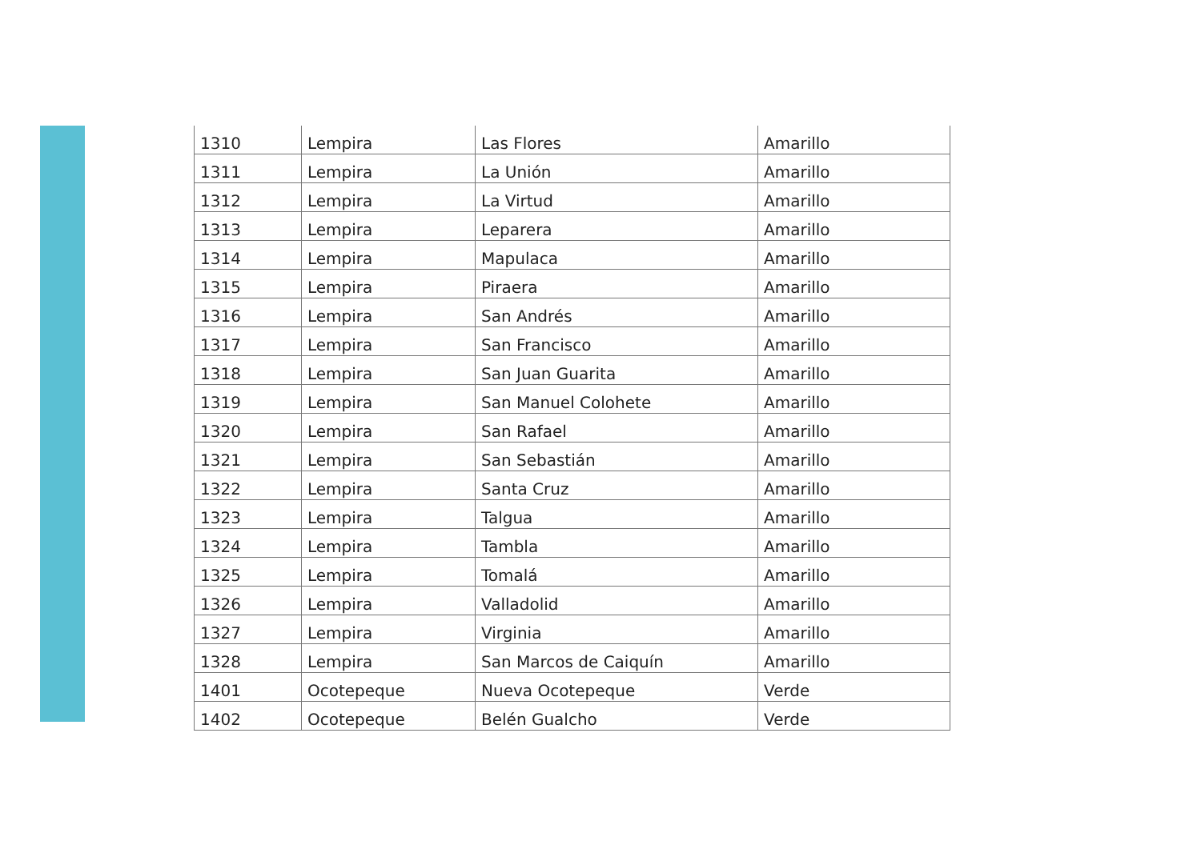| 1310 | Lempira | Las Flores | Amarillo |
| 1311 | Lempira | La Unión | Amarillo |
| 1312 | Lempira | La Virtud | Amarillo |
| 1313 | Lempira | Leparera | Amarillo |
| 1314 | Lempira | Mapulaca | Amarillo |
| 1315 | Lempira | Piraera | Amarillo |
| 1316 | Lempira | San Andrés | Amarillo |
| 1317 | Lempira | San Francisco | Amarillo |
| 1318 | Lempira | San Juan Guarita | Amarillo |
| 1319 | Lempira | San Manuel Colohete | Amarillo |
| 1320 | Lempira | San Rafael | Amarillo |
| 1321 | Lempira | San Sebastián | Amarillo |
| 1322 | Lempira | Santa Cruz | Amarillo |
| 1323 | Lempira | Talgua | Amarillo |
| 1324 | Lempira | Tambla | Amarillo |
| 1325 | Lempira | Tomalá | Amarillo |
| 1326 | Lempira | Valladolid | Amarillo |
| 1327 | Lempira | Virginia | Amarillo |
| 1328 | Lempira | San Marcos de Caiquín | Amarillo |
| 1401 | Ocotepeque | Nueva Ocotepeque | Verde |
| 1402 | Ocotepeque | Belén Gualcho | Verde |